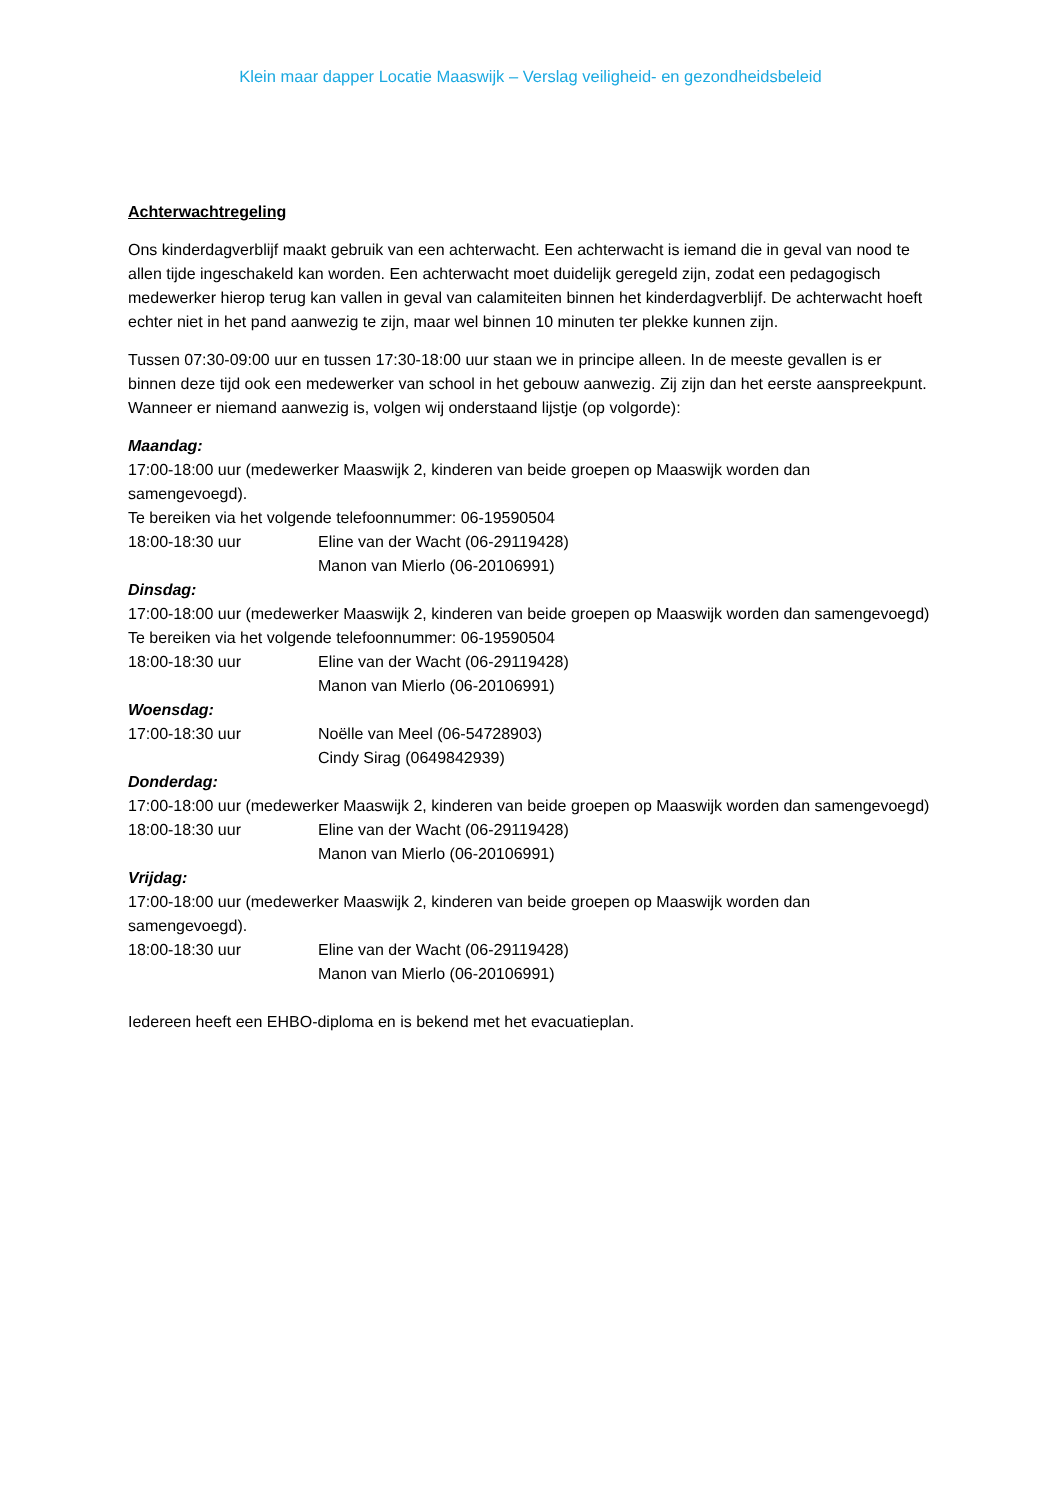Klein maar dapper Locatie Maaswijk – Verslag veiligheid- en gezondheidsbeleid
Achterwachtregeling
Ons kinderdagverblijf maakt gebruik van een achterwacht. Een achterwacht is iemand die in geval van nood te allen tijde ingeschakeld kan worden. Een achterwacht moet duidelijk geregeld zijn, zodat een pedagogisch medewerker hierop terug kan vallen in geval van calamiteiten binnen het kinderdagverblijf. De achterwacht hoeft echter niet in het pand aanwezig te zijn, maar wel binnen 10 minuten ter plekke kunnen zijn.
Tussen 07:30-09:00 uur en tussen 17:30-18:00 uur staan we in principe alleen. In de meeste gevallen is er binnen deze tijd ook een medewerker van school in het gebouw aanwezig. Zij zijn dan het eerste aanspreekpunt. Wanneer er niemand aanwezig is, volgen wij onderstaand lijstje (op volgorde):
Maandag:
17:00-18:00 uur (medewerker Maaswijk 2, kinderen van beide groepen op Maaswijk worden dan samengevoegd).
Te bereiken via het volgende telefoonnummer: 06-19590504
18:00-18:30 uur Eline van der Wacht (06-29119428)
Manon van Mierlo (06-20106991)
Dinsdag:
17:00-18:00 uur (medewerker Maaswijk 2, kinderen van beide groepen op Maaswijk worden dan samengevoegd)
Te bereiken via het volgende telefoonnummer: 06-19590504
18:00-18:30 uur Eline van der Wacht (06-29119428)
Manon van Mierlo (06-20106991)
Woensdag:
17:00-18:30 uur Noëlle van Meel (06-54728903)
Cindy Sirag (0649842939)
Donderdag:
17:00-18:00 uur (medewerker Maaswijk 2, kinderen van beide groepen op Maaswijk worden dan samengevoegd)
18:00-18:30 uur Eline van der Wacht (06-29119428)
Manon van Mierlo (06-20106991)
Vrijdag:
17:00-18:00 uur (medewerker Maaswijk 2, kinderen van beide groepen op Maaswijk worden dan samengevoegd).
18:00-18:30 uur Eline van der Wacht (06-29119428)
Manon van Mierlo (06-20106991)
Iedereen heeft een EHBO-diploma en is bekend met het evacuatieplan.